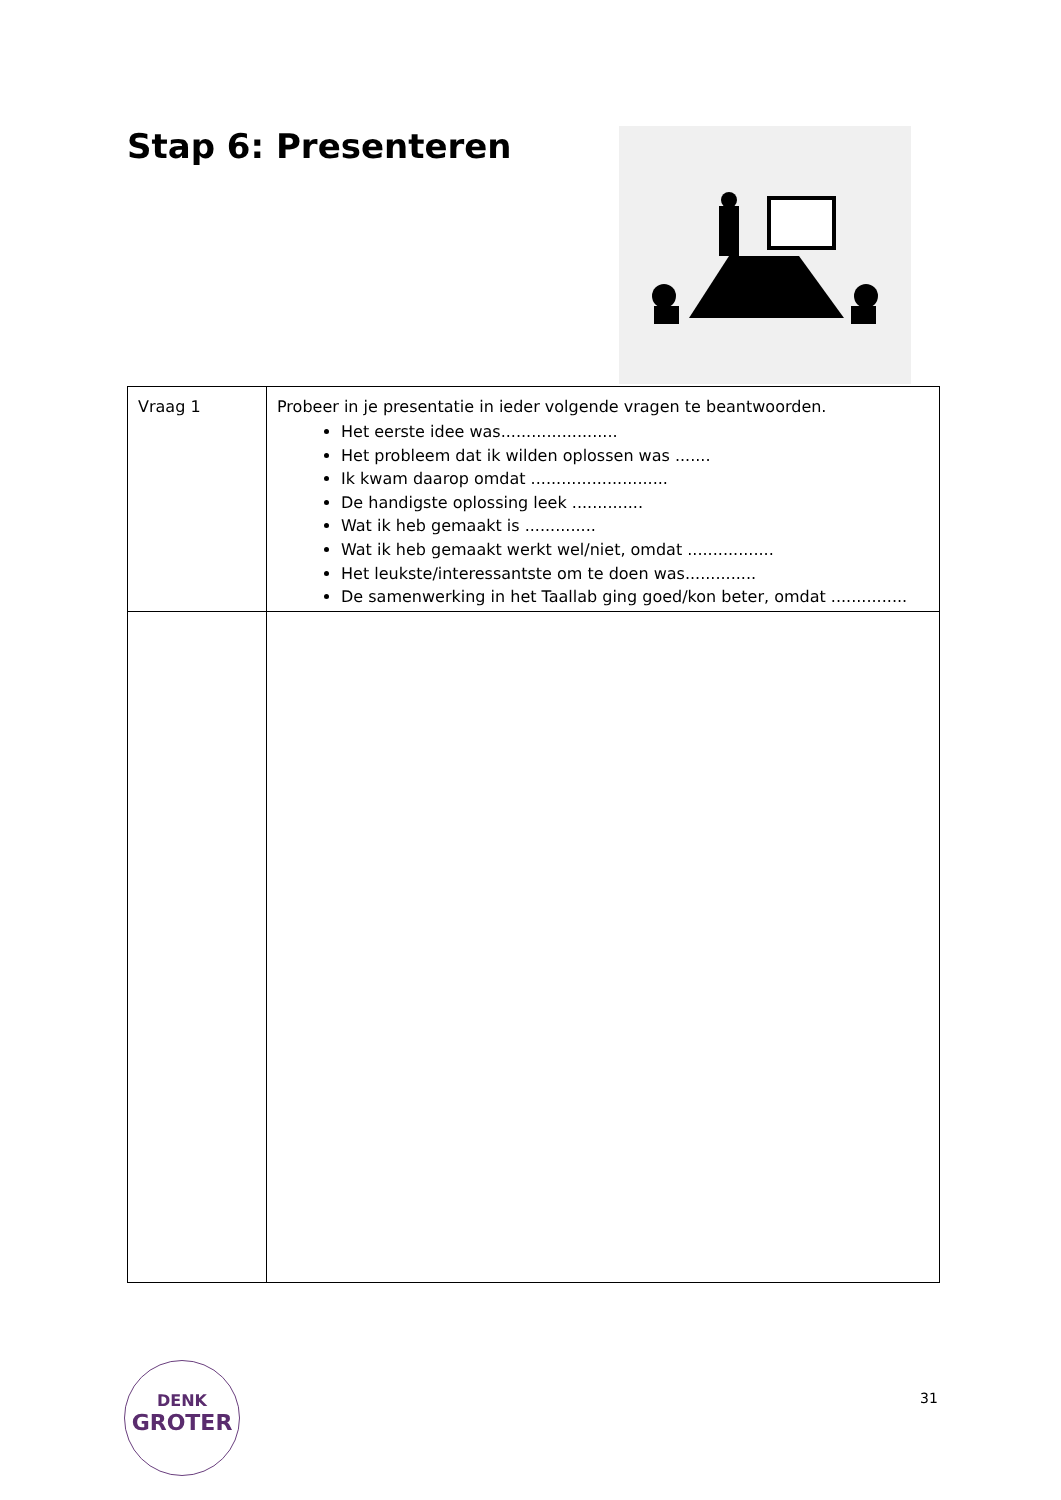Stap 6: Presenteren
| Vraag 1 | Probeer in je presentatie in ieder volgende vragen te beantwoorden. Het eerste idee was....................... Het probleem dat ik wilden oplossen was ....... Ik kwam daarop omdat ........................... De handigste oplossing leek .............. Wat ik heb gemaakt is .............. Wat ik heb gemaakt werkt wel/niet, omdat ................. Het leukste/interessantste om te doen was.............. De samenwerking in het Taallab ging goed/kon beter, omdat ............... |
DENK
GROTER
31